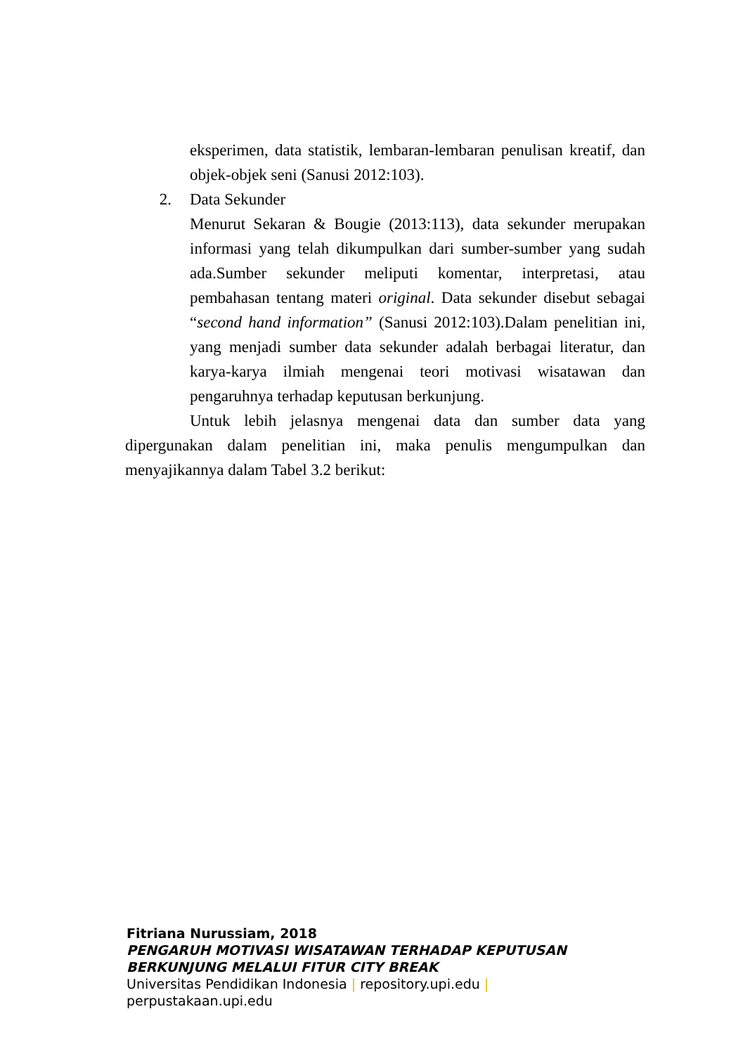eksperimen, data statistik, lembaran-lembaran penulisan kreatif, dan objek-objek seni (Sanusi 2012:103).
2. Data Sekunder
Menurut Sekaran & Bougie (2013:113), data sekunder merupakan informasi yang telah dikumpulkan dari sumber-sumber yang sudah ada.Sumber sekunder meliputi komentar, interpretasi, atau pembahasan tentang materi original. Data sekunder disebut sebagai “second hand information” (Sanusi 2012:103).Dalam penelitian ini, yang menjadi sumber data sekunder adalah berbagai literatur, dan karya-karya ilmiah mengenai teori motivasi wisatawan dan pengaruhnya terhadap keputusan berkunjung.
Untuk lebih jelasnya mengenai data dan sumber data yang dipergunakan dalam penelitian ini, maka penulis mengumpulkan dan menyajikannya dalam Tabel 3.2 berikut:
Fitriana Nurussiam, 2018
PENGARUH MOTIVASI WISATAWAN TERHADAP KEPUTUSAN
BERKUNJUNG MELALUI FITUR CITY BREAK
Universitas Pendidikan Indonesia | repository.upi.edu |
perpustakaan.upi.edu